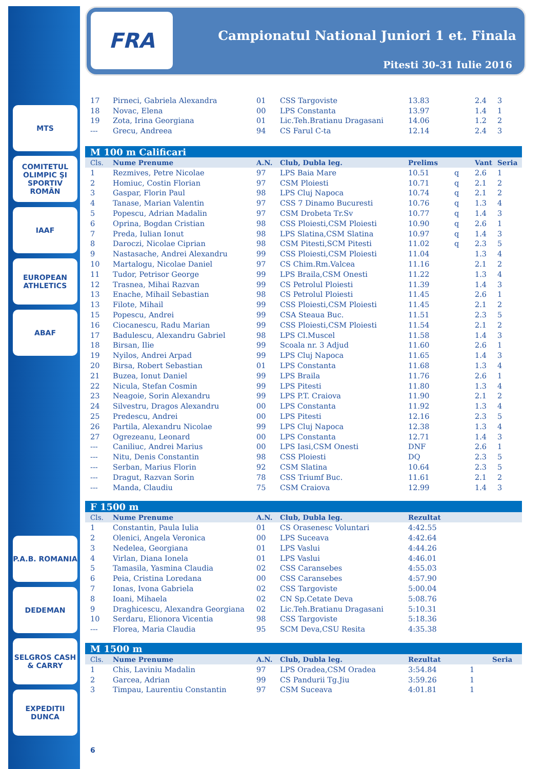MTS
COMITETUL OLIMPIC ŞI SPORTIV ROMÂN
IAAF
EUROPEAN ATHLETICS
ABAF
P.A.B. ROMANIA
DEDEMAN
SELGROS CASH & CARRY
EXPEDITII DUNCA
FRA
Campionatul National Juniori 1 et. Finala
Pitesti 30-31 Iulie 2016
| 17 | Pirneci, Gabriela Alexandra | 01 | CSS Targoviste | 13.83 | | 2.4 | 3 |
| 18 | Novac, Elena | 00 | LPS Constanta | 13.97 | | 1.4 | 1 |
| 19 | Zota, Irina Georgiana | 01 | Lic.Teh.Bratianu Dragasani | 14.06 | | 1.2 | 2 |
| --- | Grecu, Andreea | 94 | CS Farul C-ta | 12.14 | | 2.4 | 3 |
| M 100 m Calificari | | | | | | | |
| Cls. | Nume Prenume | A.N. | Club, Dubla leg. | Prelims | | Vant | Seria |
| 1 | Rezmives, Petre Nicolae | 97 | LPS Baia Mare | 10.51 | q | 2.6 | 1 |
| 2 | Homiuc, Costin Florian | 97 | CSM Ploiesti | 10.71 | q | 2.1 | 2 |
| 3 | Gaspar, Florin Paul | 98 | LPS Cluj Napoca | 10.74 | q | 2.1 | 2 |
| 4 | Tanase, Marian Valentin | 97 | CSS 7 Dinamo Bucuresti | 10.76 | q | 1.3 | 4 |
| 5 | Popescu, Adrian Madalin | 97 | CSM Drobeta Tr.Sv | 10.77 | q | 1.4 | 3 |
| 6 | Oprina, Bogdan Cristian | 98 | CSS Ploiesti,CSM Ploiesti | 10.90 | q | 2.6 | 1 |
| 7 | Preda, Iulian Ionut | 98 | LPS Slatina,CSM Slatina | 10.97 | q | 1.4 | 3 |
| 8 | Daroczi, Nicolae Ciprian | 98 | CSM Pitesti,SCM Pitesti | 11.02 | q | 2.3 | 5 |
| 9 | Nastasache, Andrei Alexandru | 99 | CSS Ploiesti,CSM Ploiesti | 11.04 | | 1.3 | 4 |
| 10 | Martalogu, Nicolae Daniel | 97 | CS Chim.Rm.Valcea | 11.16 | | 2.1 | 2 |
| 11 | Tudor, Petrisor George | 99 | LPS Braila,CSM Onesti | 11.22 | | 1.3 | 4 |
| 12 | Trasnea, Mihai Razvan | 99 | CS Petrolul Ploiesti | 11.39 | | 1.4 | 3 |
| 13 | Enache, Mihail Sebastian | 98 | CS Petrolul Ploiesti | 11.45 | | 2.6 | 1 |
| 13 | Filote, Mihail | 99 | CSS Ploiesti,CSM Ploiesti | 11.45 | | 2.1 | 2 |
| 15 | Popescu, Andrei | 99 | CSA Steaua Buc. | 11.51 | | 2.3 | 5 |
| 16 | Ciocanescu, Radu Marian | 99 | CSS Ploiesti,CSM Ploiesti | 11.54 | | 2.1 | 2 |
| 17 | Badulescu, Alexandru Gabriel | 98 | LPS Cl.Muscel | 11.58 | | 1.4 | 3 |
| 18 | Birsan, Ilie | 99 | Scoala nr. 3 Adjud | 11.60 | | 2.6 | 1 |
| 19 | Nyilos, Andrei Arpad | 99 | LPS Cluj Napoca | 11.65 | | 1.4 | 3 |
| 20 | Birsa, Robert Sebastian | 01 | LPS Constanta | 11.68 | | 1.3 | 4 |
| 21 | Buzea, Ionut Daniel | 99 | LPS Braila | 11.76 | | 2.6 | 1 |
| 22 | Nicula, Stefan Cosmin | 99 | LPS Pitesti | 11.80 | | 1.3 | 4 |
| 23 | Neagoie, Sorin Alexandru | 99 | LPS P.T. Craiova | 11.90 | | 2.1 | 2 |
| 24 | Silvestru, Dragos Alexandru | 00 | LPS Constanta | 11.92 | | 1.3 | 4 |
| 25 | Predescu, Andrei | 00 | LPS Pitesti | 12.16 | | 2.3 | 5 |
| 26 | Partila, Alexandru Nicolae | 99 | LPS Cluj Napoca | 12.38 | | 1.3 | 4 |
| 27 | Ogrezeanu, Leonard | 00 | LPS Constanta | 12.71 | | 1.4 | 3 |
| --- | Caniliuc, Andrei Marius | 00 | LPS Iasi,CSM Onesti | DNF | | 2.6 | 1 |
| --- | Nitu, Denis Constantin | 98 | CSS Ploiesti | DQ | | 2.3 | 5 |
| --- | Serban, Marius Florin | 92 | CSM Slatina | 10.64 | | 2.3 | 5 |
| --- | Dragut, Razvan Sorin | 78 | CSS Triumf Buc. | 11.61 | | 2.1 | 2 |
| --- | Manda, Claudiu | 75 | CSM Craiova | 12.99 | | 1.4 | 3 |
| F 1500 m | | | | |
| Cls. | Nume Prenume | A.N. | Club, Dubla leg. | Rezultat |
| 1 | Constantin, Paula Iulia | 01 | CS Orasenesc Voluntari | 4:42.55 |
| 2 | Olenici, Angela Veronica | 00 | LPS Suceava | 4:42.64 |
| 3 | Nedelea, Georgiana | 01 | LPS Vaslui | 4:44.26 |
| 4 | Virlan, Diana Ionela | 01 | LPS Vaslui | 4:46.01 |
| 5 | Tamasila, Yasmina Claudia | 02 | CSS Caransebes | 4:55.03 |
| 6 | Peia, Cristina Loredana | 00 | CSS Caransebes | 4:57.90 |
| 7 | Ionas, Ivona Gabriela | 02 | CSS Targoviste | 5:00.04 |
| 8 | Ioani, Mihaela | 02 | CN Sp.Cetate Deva | 5:08.76 |
| 9 | Draghicescu, Alexandra Georgiana | 02 | Lic.Teh.Bratianu Dragasani | 5:10.31 |
| 10 | Serdaru, Elionora Vicentia | 98 | CSS Targoviste | 5:18.36 |
| --- | Florea, Maria Claudia | 95 | SCM Deva,CSU Resita | 4:35.38 |
| M 1500 m | | | | | | |
| Cls. | Nume Prenume | A.N. | Club, Dubla leg. | Rezultat | | Seria |
| 1 | Chis, Laviniu Madalin | 97 | LPS Oradea,CSM Oradea | 3:54.84 | 1 | |
| 2 | Garcea, Adrian | 99 | CS Pandurii Tg.Jiu | 3:59.26 | 1 | |
| 3 | Timpau, Laurentiu Constantin | 97 | CSM Suceava | 4:01.81 | 1 | |
6